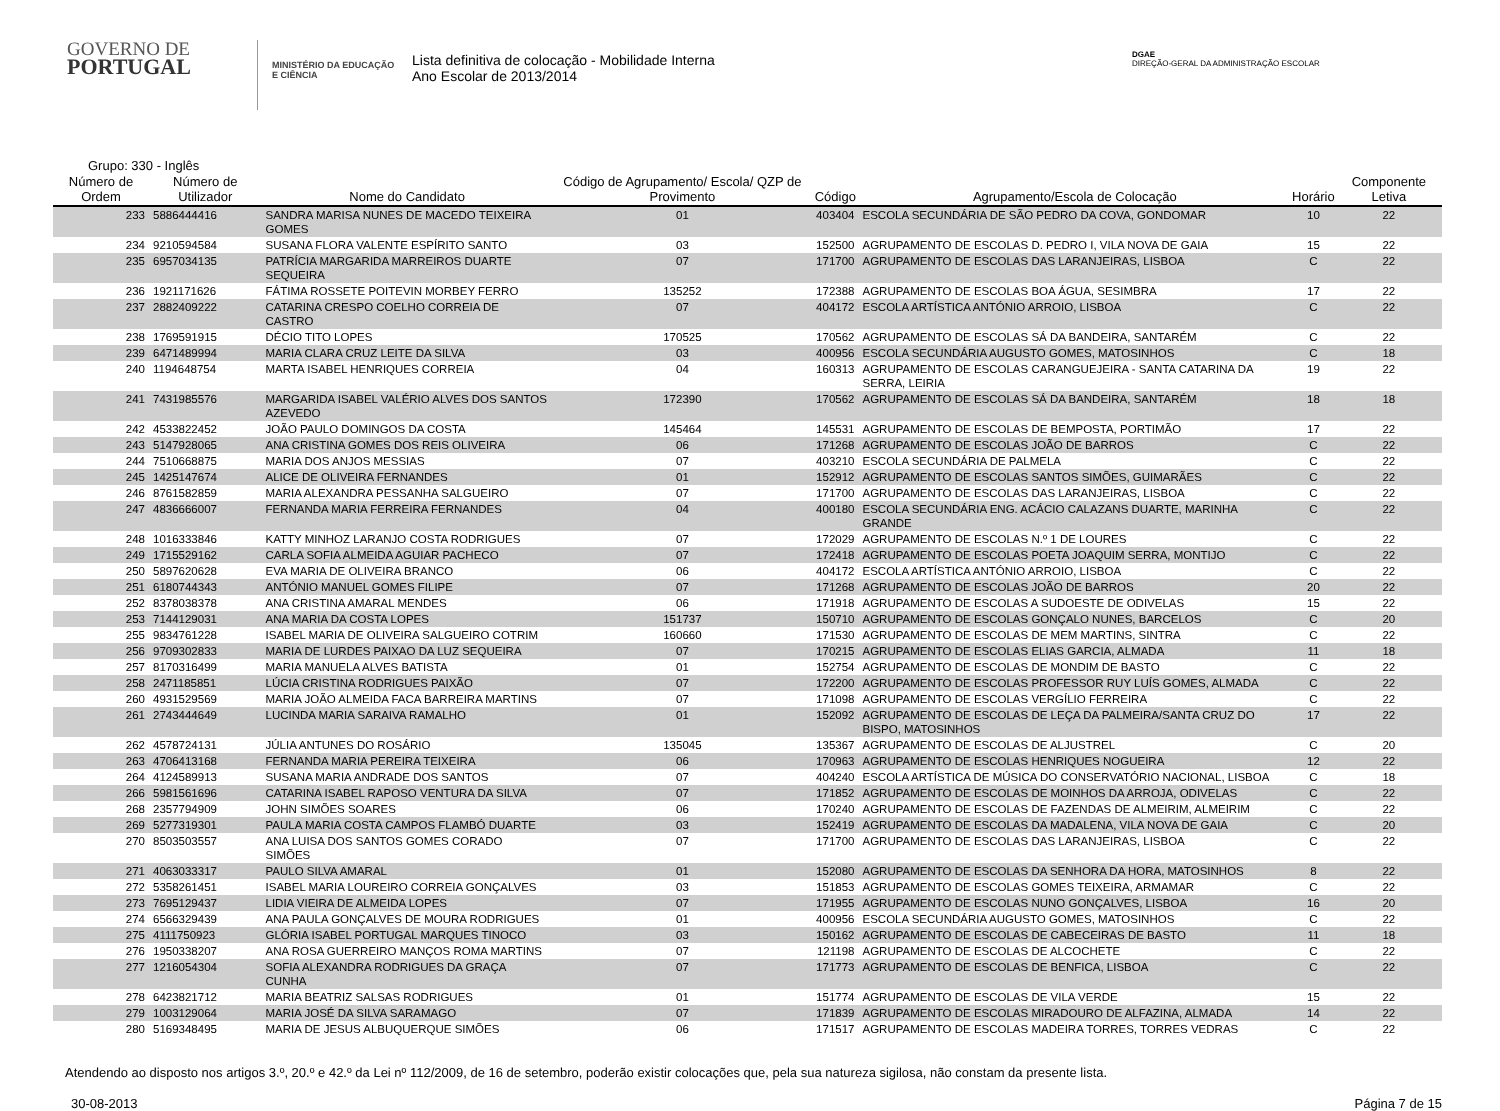GOVERNO DE
PORTUGAL
MINISTÉRIO DA EDUCAÇÃO
E CIÊNCIA
Lista definitiva de colocação - Mobilidade Interna
Ano Escolar de 2013/2014
DGAE
DIREÇÃO-GERAL DA ADMINISTRAÇÃO ESCOLAR
Grupo: 330 - Inglês
| Número de Ordem | Número de Utilizador | Nome do Candidato | Código de Agrupamento/ Escola/ QZP de Provimento | Código | Agrupamento/Escola de Colocação | Horário | Componente Letiva |
| --- | --- | --- | --- | --- | --- | --- | --- |
| 233 | 5886444416 | SANDRA MARISA NUNES DE MACEDO TEIXEIRA GOMES | 01 | 403404 | ESCOLA SECUNDÁRIA DE SÃO PEDRO DA COVA, GONDOMAR | 10 | 22 |
| 234 | 9210594584 | SUSANA FLORA VALENTE ESPÍRITO SANTO | 03 | 152500 | AGRUPAMENTO DE ESCOLAS D. PEDRO I, VILA NOVA DE GAIA | 15 | 22 |
| 235 | 6957034135 | PATRÍCIA MARGARIDA MARREIROS DUARTE SEQUEIRA | 07 | 171700 | AGRUPAMENTO DE ESCOLAS DAS LARANJEIRAS, LISBOA | C | 22 |
| 236 | 1921171626 | FÁTIMA ROSSETE POITEVIN MORBEY FERRO | 135252 | 172388 | AGRUPAMENTO DE ESCOLAS BOA ÁGUA, SESIMBRA | 17 | 22 |
| 237 | 2882409222 | CATARINA CRESPO COELHO CORREIA DE CASTRO | 07 | 404172 | ESCOLA ARTÍSTICA ANTÓNIO ARROIO, LISBOA | C | 22 |
| 238 | 1769591915 | DÉCIO TITO LOPES | 170525 | 170562 | AGRUPAMENTO DE ESCOLAS SÁ DA BANDEIRA, SANTARÉM | C | 22 |
| 239 | 6471489994 | MARIA CLARA CRUZ LEITE DA SILVA | 03 | 400956 | ESCOLA SECUNDÁRIA AUGUSTO GOMES, MATOSINHOS | C | 18 |
| 240 | 1194648754 | MARTA ISABEL HENRIQUES CORREIA | 04 | 160313 | AGRUPAMENTO DE ESCOLAS CARANGUEJEIRA - SANTA CATARINA DA SERRA, LEIRIA | 19 | 22 |
| 241 | 7431985576 | MARGARIDA ISABEL VALÉRIO ALVES DOS SANTOS AZEVEDO | 172390 | 170562 | AGRUPAMENTO DE ESCOLAS SÁ DA BANDEIRA, SANTARÉM | 18 | 18 |
| 242 | 4533822452 | JOÃO PAULO DOMINGOS DA COSTA | 145464 | 145531 | AGRUPAMENTO DE ESCOLAS DE BEMPOSTA, PORTIMÃO | 17 | 22 |
| 243 | 5147928065 | ANA CRISTINA GOMES DOS REIS OLIVEIRA | 06 | 171268 | AGRUPAMENTO DE ESCOLAS JOÃO DE BARROS | C | 22 |
| 244 | 7510668875 | MARIA DOS ANJOS MESSIAS | 07 | 403210 | ESCOLA SECUNDÁRIA DE PALMELA | C | 22 |
| 245 | 1425147674 | ALICE DE OLIVEIRA FERNANDES | 01 | 152912 | AGRUPAMENTO DE ESCOLAS SANTOS SIMÕES, GUIMARÃES | C | 22 |
| 246 | 8761582859 | MARIA ALEXANDRA PESSANHA SALGUEIRO | 07 | 171700 | AGRUPAMENTO DE ESCOLAS DAS LARANJEIRAS, LISBOA | C | 22 |
| 247 | 4836666007 | FERNANDA MARIA FERREIRA FERNANDES | 04 | 400180 | ESCOLA SECUNDÁRIA ENG. ACÁCIO CALAZANS DUARTE, MARINHA GRANDE | C | 22 |
| 248 | 1016333846 | KATTY MINHOZ LARANJO COSTA RODRIGUES | 07 | 172029 | AGRUPAMENTO DE ESCOLAS N.º 1 DE LOURES | C | 22 |
| 249 | 1715529162 | CARLA SOFIA ALMEIDA AGUIAR PACHECO | 07 | 172418 | AGRUPAMENTO DE ESCOLAS POETA JOAQUIM SERRA, MONTIJO | C | 22 |
| 250 | 5897620628 | EVA MARIA DE OLIVEIRA BRANCO | 06 | 404172 | ESCOLA ARTÍSTICA ANTÓNIO ARROIO, LISBOA | C | 22 |
| 251 | 6180744343 | ANTÓNIO MANUEL GOMES FILIPE | 07 | 171268 | AGRUPAMENTO DE ESCOLAS JOÃO DE BARROS | 20 | 22 |
| 252 | 8378038378 | ANA CRISTINA AMARAL MENDES | 06 | 171918 | AGRUPAMENTO DE ESCOLAS A SUDOESTE DE ODIVELAS | 15 | 22 |
| 253 | 7144129031 | ANA MARIA DA COSTA LOPES | 151737 | 150710 | AGRUPAMENTO DE ESCOLAS GONÇALO NUNES, BARCELOS | C | 20 |
| 255 | 9834761228 | ISABEL MARIA DE OLIVEIRA SALGUEIRO COTRIM | 160660 | 171530 | AGRUPAMENTO DE ESCOLAS DE MEM MARTINS, SINTRA | C | 22 |
| 256 | 9709302833 | MARIA DE LURDES PAIXAO DA LUZ SEQUEIRA | 07 | 170215 | AGRUPAMENTO DE ESCOLAS ELIAS GARCIA, ALMADA | 11 | 18 |
| 257 | 8170316499 | MARIA MANUELA ALVES BATISTA | 01 | 152754 | AGRUPAMENTO DE ESCOLAS DE MONDIM DE BASTO | C | 22 |
| 258 | 2471185851 | LÚCIA CRISTINA RODRIGUES PAIXÃO | 07 | 172200 | AGRUPAMENTO DE ESCOLAS PROFESSOR RUY LUÍS GOMES, ALMADA | C | 22 |
| 260 | 4931529569 | MARIA JOÃO ALMEIDA FACA BARREIRA MARTINS | 07 | 171098 | AGRUPAMENTO DE ESCOLAS VERGÍLIO FERREIRA | C | 22 |
| 261 | 2743444649 | LUCINDA MARIA SARAIVA RAMALHO | 01 | 152092 | AGRUPAMENTO DE ESCOLAS DE LEÇA DA PALMEIRA/SANTA CRUZ DO BISPO, MATOSINHOS | 17 | 22 |
| 262 | 4578724131 | JÚLIA ANTUNES DO ROSÁRIO | 135045 | 135367 | AGRUPAMENTO DE ESCOLAS DE ALJUSTREL | C | 20 |
| 263 | 4706413168 | FERNANDA MARIA PEREIRA TEIXEIRA | 06 | 170963 | AGRUPAMENTO DE ESCOLAS HENRIQUES NOGUEIRA | 12 | 22 |
| 264 | 4124589913 | SUSANA MARIA ANDRADE DOS SANTOS | 07 | 404240 | ESCOLA ARTÍSTICA DE MÚSICA DO CONSERVATÓRIO NACIONAL, LISBOA | C | 18 |
| 266 | 5981561696 | CATARINA ISABEL RAPOSO VENTURA DA SILVA | 07 | 171852 | AGRUPAMENTO DE ESCOLAS DE MOINHOS DA ARROJA, ODIVELAS | C | 22 |
| 268 | 2357794909 | JOHN SIMÕES SOARES | 06 | 170240 | AGRUPAMENTO DE ESCOLAS DE FAZENDAS DE ALMEIRIM, ALMEIRIM | C | 22 |
| 269 | 5277319301 | PAULA MARIA COSTA CAMPOS FLAMBÓ DUARTE | 03 | 152419 | AGRUPAMENTO DE ESCOLAS DA MADALENA, VILA NOVA DE GAIA | C | 20 |
| 270 | 8503503557 | ANA LUISA DOS SANTOS GOMES CORADO SIMÕES | 07 | 171700 | AGRUPAMENTO DE ESCOLAS DAS LARANJEIRAS, LISBOA | C | 22 |
| 271 | 4063033317 | PAULO SILVA AMARAL | 01 | 152080 | AGRUPAMENTO DE ESCOLAS DA SENHORA DA HORA, MATOSINHOS | 8 | 22 |
| 272 | 5358261451 | ISABEL MARIA LOUREIRO CORREIA GONÇALVES | 03 | 151853 | AGRUPAMENTO DE ESCOLAS GOMES TEIXEIRA, ARMAMAR | C | 22 |
| 273 | 7695129437 | LIDIA VIEIRA DE ALMEIDA LOPES | 07 | 171955 | AGRUPAMENTO DE ESCOLAS NUNO GONÇALVES, LISBOA | 16 | 20 |
| 274 | 6566329439 | ANA PAULA GONÇALVES DE MOURA RODRIGUES | 01 | 400956 | ESCOLA SECUNDÁRIA AUGUSTO GOMES, MATOSINHOS | C | 22 |
| 275 | 4111750923 | GLÓRIA ISABEL PORTUGAL MARQUES TINOCO | 03 | 150162 | AGRUPAMENTO DE ESCOLAS DE CABECEIRAS DE BASTO | 11 | 18 |
| 276 | 1950338207 | ANA ROSA GUERREIRO MANÇOS ROMA MARTINS | 07 | 121198 | AGRUPAMENTO DE ESCOLAS DE ALCOCHETE | C | 22 |
| 277 | 1216054304 | SOFIA ALEXANDRA RODRIGUES DA GRAÇA CUNHA | 07 | 171773 | AGRUPAMENTO DE ESCOLAS DE BENFICA, LISBOA | C | 22 |
| 278 | 6423821712 | MARIA BEATRIZ SALSAS RODRIGUES | 01 | 151774 | AGRUPAMENTO DE ESCOLAS DE VILA VERDE | 15 | 22 |
| 279 | 1003129064 | MARIA JOSÉ DA SILVA SARAMAGO | 07 | 171839 | AGRUPAMENTO DE ESCOLAS MIRADOURO DE ALFAZINA, ALMADA | 14 | 22 |
| 280 | 5169348495 | MARIA DE JESUS ALBUQUERQUE SIMÕES | 06 | 171517 | AGRUPAMENTO DE ESCOLAS MADEIRA TORRES, TORRES VEDRAS | C | 22 |
Atendendo ao disposto nos artigos 3.º, 20.º e 42.º da Lei nº 112/2009, de 16 de setembro, poderão existir colocações que, pela sua natureza sigilosa, não constam da presente lista.
30-08-2013 Página 7 de 15